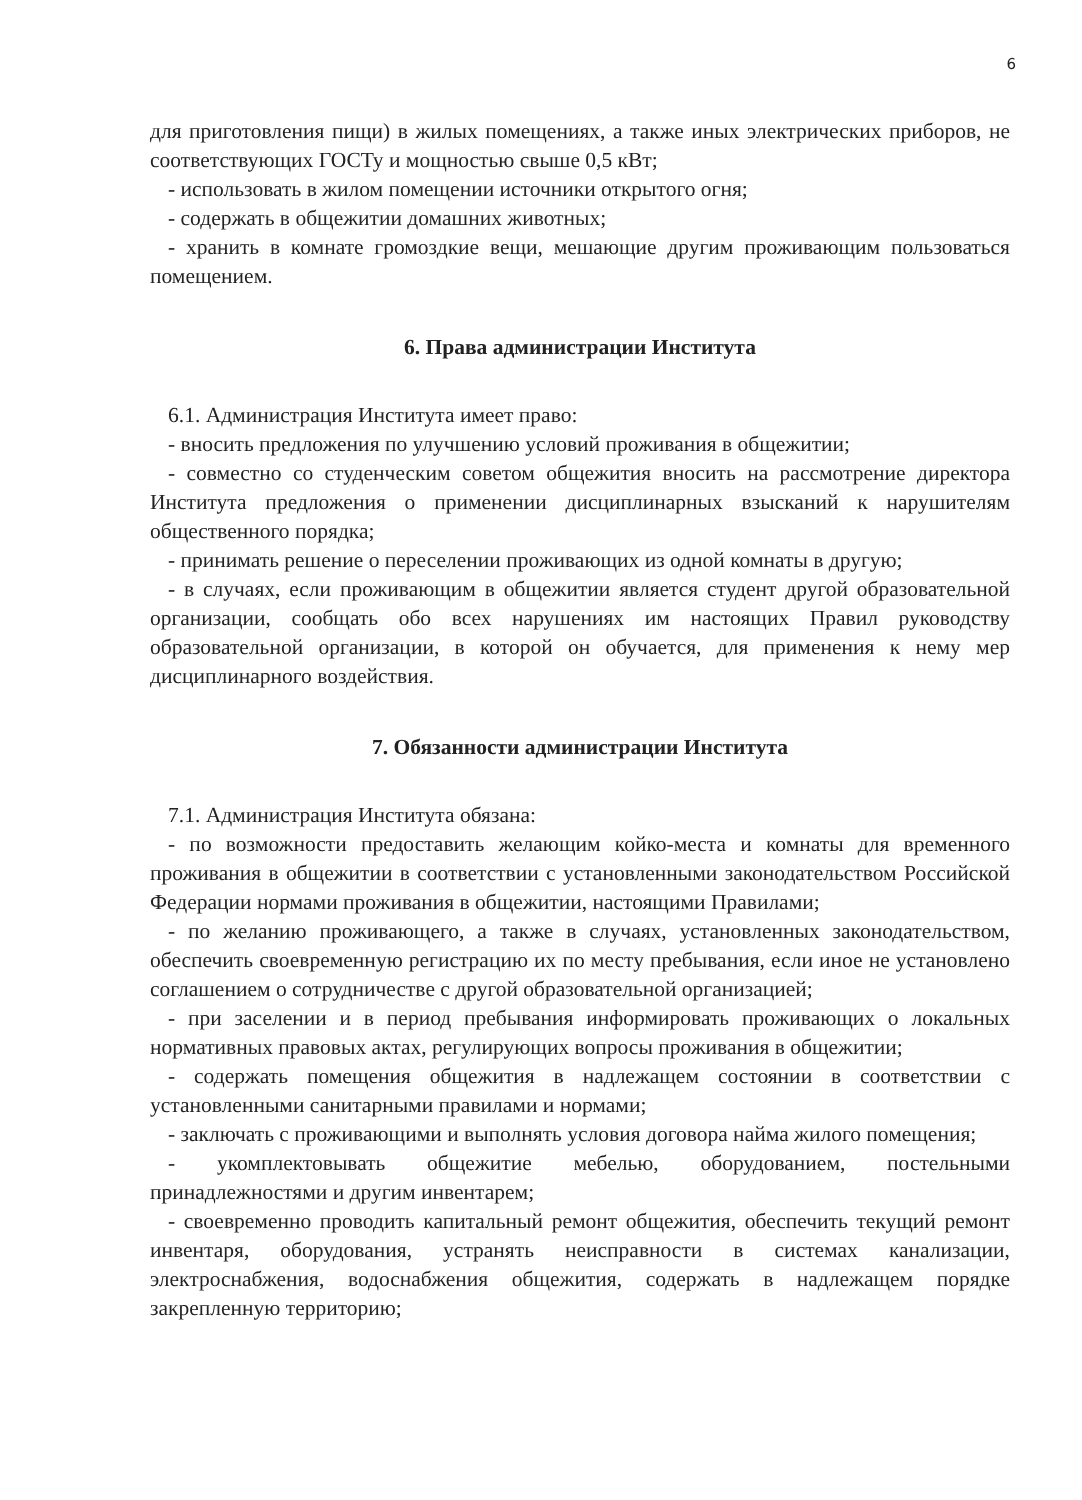6
для приготовления пищи) в жилых помещениях, а также иных электрических приборов, не соответствующих ГОСТу и мощностью свыше 0,5 кВт;
- использовать в жилом помещении источники открытого огня;
- содержать в общежитии домашних животных;
- хранить в комнате громоздкие вещи, мешающие другим проживающим пользоваться помещением.
6. Права администрации Института
6.1. Администрация Института имеет право:
- вносить предложения по улучшению условий проживания в общежитии;
- совместно со студенческим советом общежития вносить на рассмотрение директора Института предложения о применении дисциплинарных взысканий к нарушителям общественного порядка;
- принимать решение о переселении проживающих из одной комнаты в другую;
- в случаях, если проживающим в общежитии является студент другой образовательной организации, сообщать обо всех нарушениях им настоящих Правил руководству образовательной организации, в которой он обучается, для применения к нему мер дисциплинарного воздействия.
7. Обязанности администрации Института
7.1. Администрация Института обязана:
- по возможности предоставить желающим койко-места и комнаты для временного проживания в общежитии в соответствии с установленными законодательством Российской Федерации нормами проживания в общежитии, настоящими Правилами;
- по желанию проживающего, а также в случаях, установленных законодательством, обеспечить своевременную регистрацию их по месту пребывания, если иное не установлено соглашением о сотрудничестве с другой образовательной организацией;
- при заселении и в период пребывания информировать проживающих о локальных нормативных правовых актах, регулирующих вопросы проживания в общежитии;
- содержать помещения общежития в надлежащем состоянии в соответствии с установленными санитарными правилами и нормами;
- заключать с проживающими и выполнять условия договора найма жилого помещения;
- укомплектовывать общежитие мебелью, оборудованием, постельными принадлежностями и другим инвентарем;
- своевременно проводить капитальный ремонт общежития, обеспечить текущий ремонт инвентаря, оборудования, устранять неисправности в системах канализации, электроснабжения, водоснабжения общежития, содержать в надлежащем порядке закрепленную территорию;